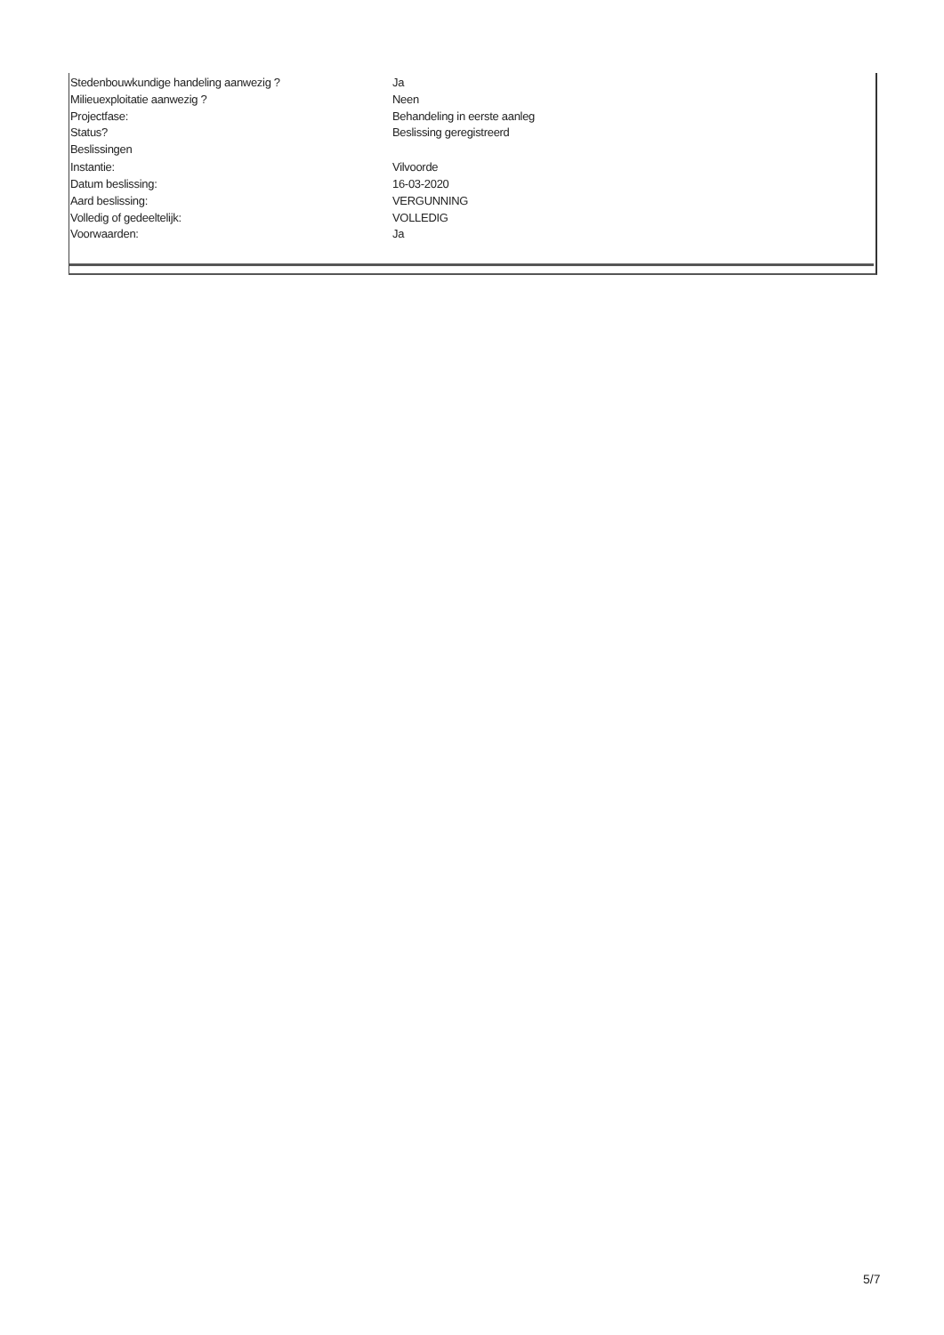| Stedenbouwkundige handeling aanwezig ? | Ja |
| Milieuexploitatie aanwezig ? | Neen |
| Projectfase: | Behandeling in eerste aanleg |
| Status? | Beslissing geregistreerd |
| Beslissingen | |
| Instantie: | Vilvoorde |
| Datum beslissing: | 16-03-2020 |
| Aard beslissing: | VERGUNNING |
| Volledig of gedeeltelijk: | VOLLEDIG |
| Voorwaarden: | Ja |
5/7